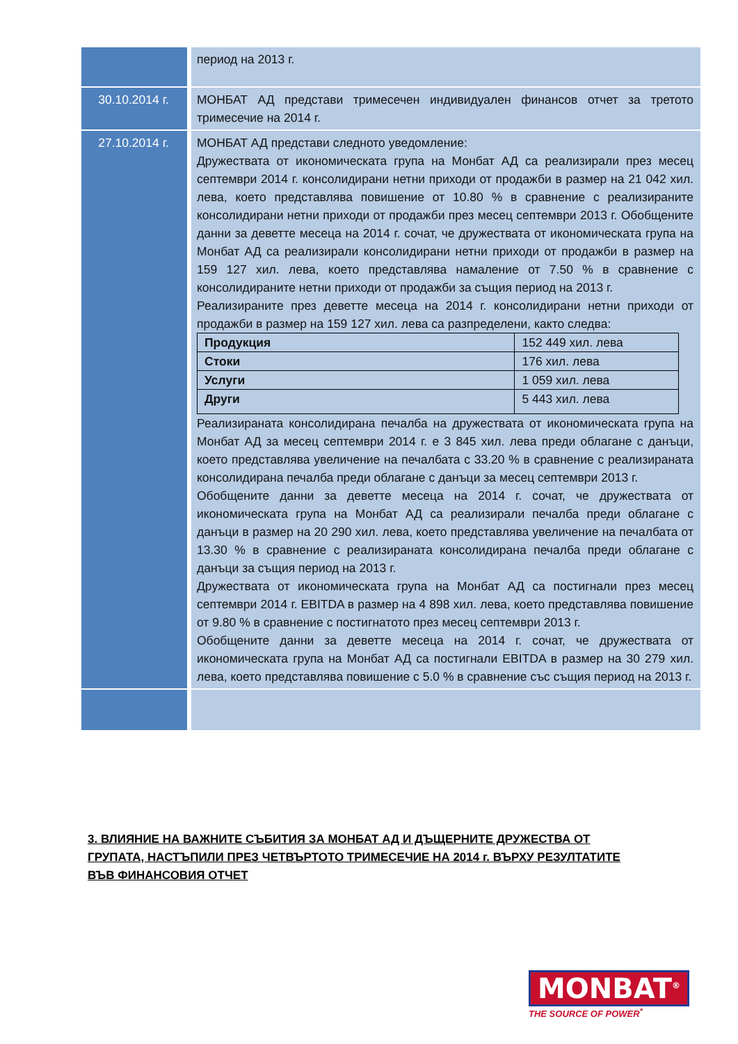| | период на 2013 г. |
| 30.10.2014 г. | МОНБАТ АД представи тримесечен индивидуален финансов отчет за третото тримесечие на 2014 г. |
| 27.10.2014 г. | МОНБАТ АД представи следното уведомление: Дружествата от икономическата група на Монбат АД са реализирали през месец септември 2014 г. консолидирани нетни приходи от продажби в размер на 21 042 хил. лева, което представлява повишение от 10.80 % в сравнение с реализираните консолидирани нетни приходи от продажби през месец септември 2013 г. Обобщените данни за деветте месеца на 2014 г. сочат, че дружествата от икономическата група на Монбат АД са реализирали консолидирани нетни приходи от продажби в размер на 159 127 хил. лева, което представлява намаление от 7.50 % в сравнение с консолидираните нетни приходи от продажби за същия период на 2013 г. Реализираните през деветте месеца на 2014 г. консолидирани нетни приходи от продажби в размер на 159 127 хил. лева са разпределени, както следва: / Продукция / 152 449 хил. лева / / Стоки / 176 хил. лева / / Услуги / 1 059 хил. лева / / Други / 5 443 хил. лева / Реализираната консолидирана печалба на дружествата от икономическата група на Монбат АД за месец септември 2014 г. е 3 845 хил. лева преди облагане с данъци, което представлява увеличение на печалбата с 33.20 % в сравнение с реализираната консолидирана печалба преди облагане с данъци за месец септември 2013 г. Обобщените данни за деветте месеца на 2014 г. сочат, че дружествата от икономическата група на Монбат АД са реализирали печалба преди облагане с данъци в размер на 20 290 хил. лева, което представлява увеличение на печалбата от 13.30 % в сравнение с реализираната консолидирана печалба преди облагане с данъци за същия период на 2013 г. Дружествата от икономическата група на Монбат АД са постигнали през месец септември 2014 г. EBITDA в размер на 4 898 хил. лева, което представлява повишение от 9.80 % в сравнение с постигнатото през месец септември 2013 г. Обобщените данни за деветте месеца на 2014 г. сочат, че дружествата от икономическата група на Монбат АД са постигнали EBITDA в размер на 30 279 хил. лева, което представлява повишение с 5.0 % в сравнение със същия период на 2013 г. |
3. ВЛИЯНИЕ НА ВАЖНИТЕ СЪБИТИЯ ЗА МОНБАТ АД И ДЪЩЕРНИТЕ ДРУЖЕСТВА ОТ ГРУПАТА, НАСТЪПИЛИ ПРЕЗ ЧЕТВЪРТОТО ТРИМЕСЕЧИЕ НА 2014 г. ВЪРХУ РЕЗУЛТАТИТЕ ВЪВ ФИНАНСОВИЯ ОТЧЕТ
MONBAT<sup>®</sup>
THE SOURCE OF POWER<sup>*</sup>